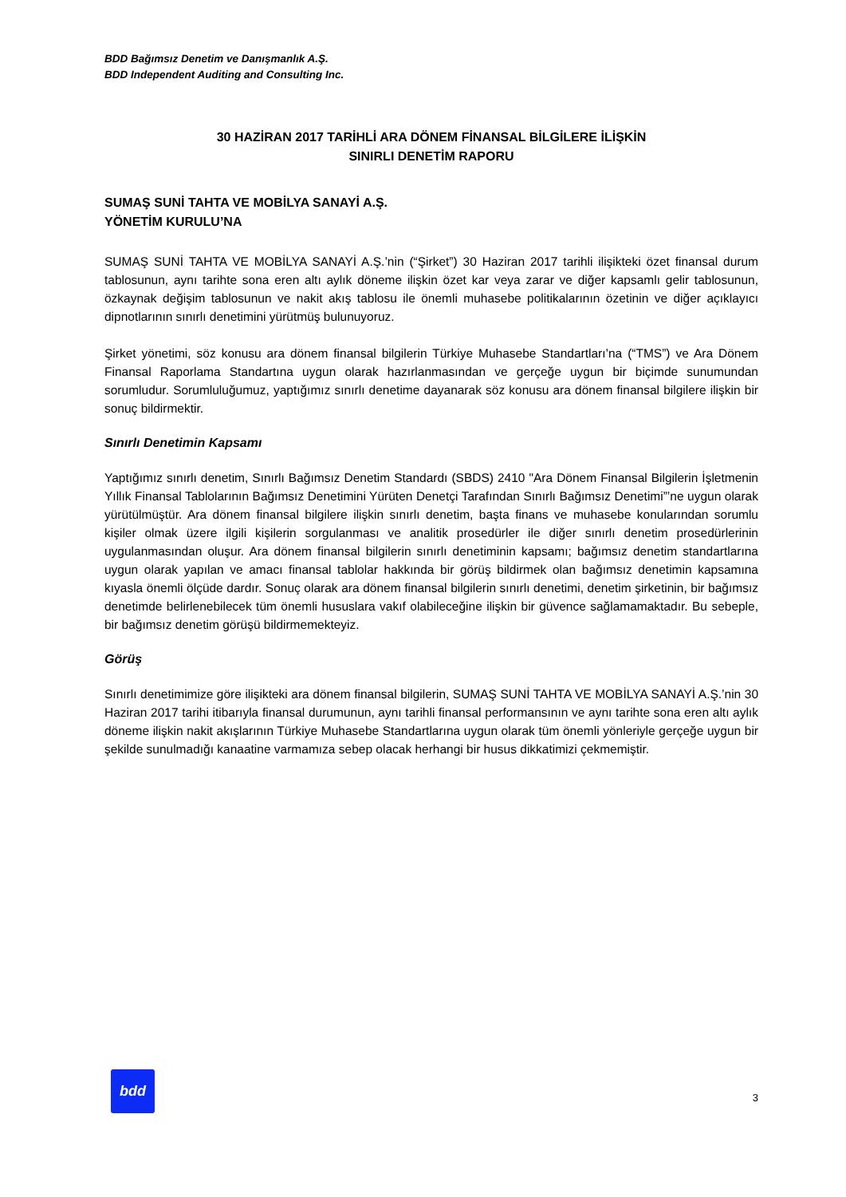BDD Bağımsız Denetim ve Danışmanlık A.Ş.
BDD Independent Auditing and Consulting Inc.
30 HAZİRAN 2017 TARİHLİ ARA DÖNEM FİNANSAL BİLGİLERE İLİŞKİN
SINIRLI DENETİM RAPORU
SUMAŞ SUNİ TAHTA VE MOBİLYA SANAYİ A.Ş.
YÖNETİM KURULU’NA
SUMAŞ SUNİ TAHTA VE MOBİLYA SANAYİ A.Ş.’nin (“Şirket”) 30 Haziran 2017 tarihli ilişikteki özet finansal durum tablosunun, aynı tarihte sona eren altı aylık döneme ilişkin özet kar veya zarar ve diğer kapsamlı gelir tablosunun, özkaynak değişim tablosunun ve nakit akış tablosu ile önemli muhasebe politikalarının özetinin ve diğer açıklayıcı dipnotlarının sınırlı denetimini yürütmüş bulunuyoruz.
Şirket yönetimi, söz konusu ara dönem finansal bilgilerin Türkiye Muhasebe Standartları’na (“TMS”) ve Ara Dönem Finansal Raporlama Standartına uygun olarak hazırlanmasından ve gerçeğe uygun bir biçimde sunumundan sorumludur. Sorumluluğumuz, yaptığımız sınırlı denetime dayanarak söz konusu ara dönem finansal bilgilere ilişkin bir sonuç bildirmektir.
Sınırlı Denetimin Kapsamı
Yaptığımız sınırlı denetim, Sınırlı Bağımsız Denetim Standardı (SBDS) 2410 "Ara Dönem Finansal Bilgilerin İşletmenin Yıllık Finansal Tablolarının Bağımsız Denetimini Yürüten Denetçi Tarafından Sınırlı Bağımsız Denetimi”’ne uygun olarak yürütülmüştür. Ara dönem finansal bilgilere ilişkin sınırlı denetim, başta finans ve muhasebe konularından sorumlu kişiler olmak üzere ilgili kişilerin sorgulanması ve analitik prosedürler ile diğer sınırlı denetim prosedürlerinin uygulanmasından oluşur. Ara dönem finansal bilgilerin sınırlı denetiminin kapsamı; bağımsız denetim standartlarına uygun olarak yapılan ve amacı finansal tablolar hakkında bir görüş bildirmek olan bağımsız denetimin kapsamına kıyasla önemli ölçüde dardır. Sonuç olarak ara dönem finansal bilgilerin sınırlı denetimi, denetim şirketinin, bir bağımsız denetimde belirlenebilecek tüm önemli hususlara vakıf olabileceğine ilişkin bir güvence sağlamamaktadır. Bu sebeple, bir bağımsız denetim görüşü bildirmemekteyiz.
Görüş
Sınırlı denetimimize göre ilişikteki ara dönem finansal bilgilerin, SUMAŞ SUNİ TAHTA VE MOBİLYA SANAYİ A.Ş.’nin 30 Haziran 2017 tarihi itibarıyla finansal durumunun, aynı tarihli finansal performansının ve aynı tarihte sona eren altı aylık döneme ilişkin nakit akışlarının Türkiye Muhasebe Standartlarına uygun olarak tüm önemli yönleriyle gerçeğe uygun bir şekilde sunulmadığı kanaatine varmamıza sebep olacak herhangi bir husus dikkatimizi çekmemiştir.
bdd
3